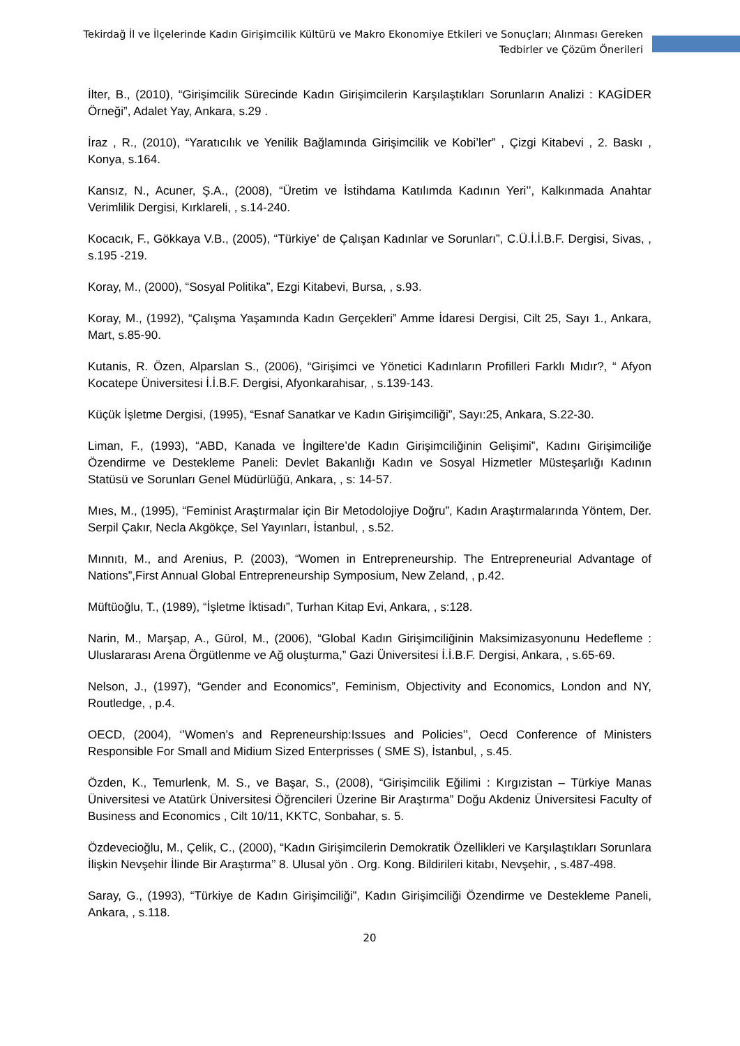Tekirdağ İl ve İlçelerinde Kadın Girişimcilik Kültürü ve Makro Ekonomiye Etkileri ve Sonuçları; Alınması Gereken Tedbirler ve Çözüm Önerileri
İlter, B., (2010), “Girişimcilik Sürecinde Kadın Girişimcilerin Karşılaştıkları Sorunların Analizi : KAGİDER Örneği”, Adalet Yay, Ankara, s.29 .
İraz , R., (2010), “Yaratıcılık ve Yenilik Bağlamında Girişimcilik ve Kobi’ler” , Çizgi Kitabevi , 2. Baskı , Konya, s.164.
Kansız, N., Acuner, Ş.A., (2008), “Üretim ve İstihdama Katılımda Kadının Yeri’’, Kalkınmada Anahtar Verimlilik Dergisi, Kırklareli, , s.14-240.
Kocacık, F., Gökkaya V.B., (2005), “Türkiye’ de Çalışan Kadınlar ve Sorunları”, C.Ü.İ.İ.B.F. Dergisi, Sivas, , s.195 -219.
Koray, M., (2000), “Sosyal Politika”, Ezgi Kitabevi, Bursa, , s.93.
Koray, M., (1992), “Çalışma Yaşamında Kadın Gerçekleri” Amme İdaresi Dergisi, Cilt 25, Sayı 1., Ankara, Mart, s.85-90.
Kutanis, R. Özen, Alparslan S., (2006), “Girişimci ve Yönetici Kadınların Profilleri Farklı Mıdır?, “ Afyon Kocatepe Üniversitesi İ.İ.B.F. Dergisi, Afyonkarahisar, , s.139-143.
Küçük İşletme Dergisi, (1995), “Esnaf Sanatkar ve Kadın Girişimciliği”, Sayı:25, Ankara, S.22-30.
Liman, F., (1993), “ABD, Kanada ve İngiltere’de Kadın Girişimciliğinin Gelişimi”, Kadını Girişimciliğe Özendirme ve Destekleme Paneli: Devlet Bakanlığı Kadın ve Sosyal Hizmetler Müsteşarlığı Kadının Statüsü ve Sorunları Genel Müdürlüğü, Ankara, , s: 14-57.
Mıes, M., (1995), “Feminist Araştırmalar için Bir Metodolojiye Doğru”, Kadın Araştırmalarında Yöntem, Der. Serpil Çakır, Necla Akgökçe, Sel Yayınları, İstanbul, , s.52.
Mınnıtı, M., and Arenius, P. (2003), “Women in Entrepreneurship. The Entrepreneurial Advantage of Nations”,First Annual Global Entrepreneurship Symposium, New Zeland, , p.42.
Müftüoğlu, T., (1989), “İşletme İktisadı”, Turhan Kitap Evi, Ankara, , s:128.
Narin, M., Marşap, A., Gürol, M., (2006), “Global Kadın Girişimciliğinin Maksimizasyonunu Hedefleme : Uluslararası Arena Örgütlenme ve Ağ oluşturma,” Gazi Üniversitesi İ.İ.B.F. Dergisi, Ankara, , s.65-69.
Nelson, J., (1997), “Gender and Economics”, Feminism, Objectivity and Economics, London and NY, Routledge, , p.4.
OECD, (2004), ‘’Women’s and Repreneurship:Issues and Policies’’, Oecd Conference of Ministers Responsible For Small and Midium Sized Enterprisses ( SME S), İstanbul, , s.45.
Özden, K., Temurlenk, M. S., ve Başar, S., (2008), “Girişimcilik Eğilimi : Kırgızistan – Türkiye Manas Üniversitesi ve Atatürk Üniversitesi Öğrencileri Üzerine Bir Araştırma” Doğu Akdeniz Üniversitesi Faculty of Business and Economics , Cilt 10/11, KKTC, Sonbahar, s. 5.
Özdevecioğlu, M., Çelik, C., (2000), “Kadın Girişimcilerin Demokratik Özellikleri ve Karşılaştıkları Sorunlara İlişkin Nevşehir İlinde Bir Araştırma’’ 8. Ulusal yön . Org. Kong. Bildirileri kitabı, Nevşehir, , s.487-498.
Saray, G., (1993), “Türkiye de Kadın Girişimciliği”, Kadın Girişimciliği Özendirme ve Destekleme Paneli, Ankara, , s.118.
20